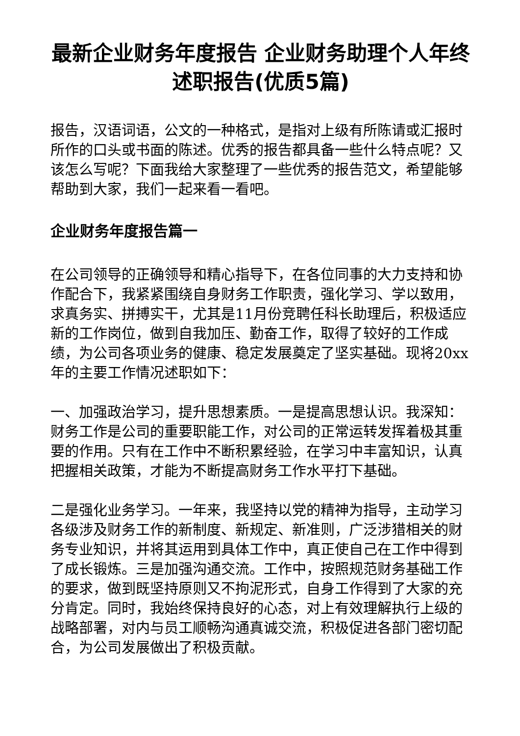最新企业财务年度报告 企业财务助理个人年终述职报告(优质5篇)
报告，汉语词语，公文的一种格式，是指对上级有所陈请或汇报时所作的口头或书面的陈述。优秀的报告都具备一些什么特点呢？又该怎么写呢？下面我给大家整理了一些优秀的报告范文，希望能够帮助到大家，我们一起来看一看吧。
企业财务年度报告篇一
在公司领导的正确领导和精心指导下，在各位同事的大力支持和协作配合下，我紧紧围绕自身财务工作职责，强化学习、学以致用，求真务实、拼搏实干，尤其是11月份竞聘任科长助理后，积极适应新的工作岗位，做到自我加压、勤奋工作，取得了较好的工作成绩，为公司各项业务的健康、稳定发展奠定了坚实基础。现将20xx年的主要工作情况述职如下：
一、加强政治学习，提升思想素质。一是提高思想认识。我深知：财务工作是公司的重要职能工作，对公司的正常运转发挥着极其重要的作用。只有在工作中不断积累经验，在学习中丰富知识，认真把握相关政策，才能为不断提高财务工作水平打下基础。
二是强化业务学习。一年来，我坚持以党的精神为指导，主动学习各级涉及财务工作的新制度、新规定、新准则，广泛涉猎相关的财务专业知识，并将其运用到具体工作中，真正使自己在工作中得到了成长锻炼。三是加强沟通交流。工作中，按照规范财务基础工作的要求，做到既坚持原则又不拘泥形式，自身工作得到了大家的充分肯定。同时，我始终保持良好的心态，对上有效理解执行上级的战略部署，对内与员工顺畅沟通真诚交流，积极促进各部门密切配合，为公司发展做出了积极贡献。